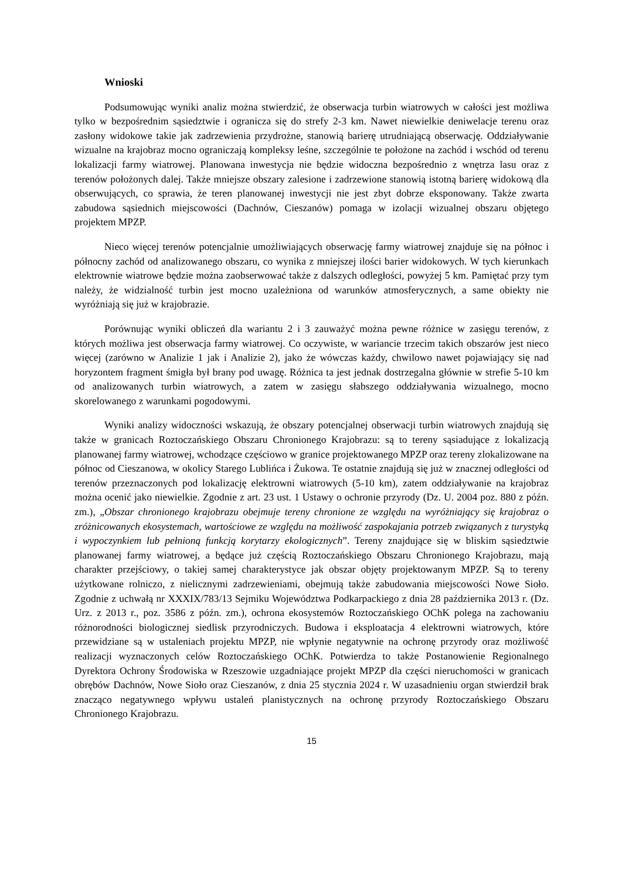Wnioski
Podsumowując wyniki analiz można stwierdzić, że obserwacja turbin wiatrowych w całości jest możliwa tylko w bezpośrednim sąsiedztwie i ogranicza się do strefy 2-3 km. Nawet niewielkie deniwelacje terenu oraz zasłony widokowe takie jak zadrzewienia przydrożne, stanowią barierę utrudniającą obserwację. Oddziaływanie wizualne na krajobraz mocno ograniczają kompleksy leśne, szczególnie te położone na zachód i wschód od terenu lokalizacji farmy wiatrowej. Planowana inwestycja nie będzie widoczna bezpośrednio z wnętrza lasu oraz z terenów położonych dalej. Także mniejsze obszary zalesione i zadrzewione stanowią istotną barierę widokową dla obserwujących, co sprawia, że teren planowanej inwestycji nie jest zbyt dobrze eksponowany. Także zwarta zabudowa sąsiednich miejscowości (Dachnów, Cieszanów) pomaga w izolacji wizualnej obszaru objętego projektem MPZP.
Nieco więcej terenów potencjalnie umożliwiających obserwację farmy wiatrowej znajduje się na północ i północny zachód od analizowanego obszaru, co wynika z mniejszej ilości barier widokowych. W tych kierunkach elektrownie wiatrowe będzie można zaobserwować także z dalszych odległości, powyżej 5 km. Pamiętać przy tym należy, że widzialność turbin jest mocno uzależniona od warunków atmosferycznych, a same obiekty nie wyróżniają się już w krajobrazie.
Porównując wyniki obliczeń dla wariantu 2 i 3 zauważyć można pewne różnice w zasięgu terenów, z których możliwa jest obserwacja farmy wiatrowej. Co oczywiste, w wariancie trzecim takich obszarów jest nieco więcej (zarówno w Analizie 1 jak i Analizie 2), jako że wówczas każdy, chwilowo nawet pojawiający się nad horyzontem fragment śmigła był brany pod uwagę. Różnica ta jest jednak dostrzegalna głównie w strefie 5-10 km od analizowanych turbin wiatrowych, a zatem w zasięgu słabszego oddziaływania wizualnego, mocno skorelowanego z warunkami pogodowymi.
Wyniki analizy widoczności wskazują, że obszary potencjalnej obserwacji turbin wiatrowych znajdują się także w granicach Roztoczańskiego Obszaru Chronionego Krajobrazu: są to tereny sąsiadujące z lokalizacją planowanej farmy wiatrowej, wchodzące częściowo w granice projektowanego MPZP oraz tereny zlokalizowane na północ od Cieszanowa, w okolicy Starego Lublińca i Żukowa. Te ostatnie znajdują się już w znacznej odległości od terenów przeznaczonych pod lokalizację elektrowni wiatrowych (5-10 km), zatem oddziaływanie na krajobraz można ocenić jako niewielkie. Zgodnie z art. 23 ust. 1 Ustawy o ochronie przyrody (Dz. U. 2004 poz. 880 z późn. zm.), „Obszar chronionego krajobrazu obejmuje tereny chronione ze względu na wyróżniający się krajobraz o zróżnicowanych ekosystemach, wartościowe ze względu na możliwość zaspokajania potrzeb związanych z turystyką i wypoczynkiem lub pełnioną funkcją korytarzy ekologicznych”. Tereny znajdujące się w bliskim sąsiedztwie planowanej farmy wiatrowej, a będące już częścią Roztoczańskiego Obszaru Chronionego Krajobrazu, mają charakter przejściowy, o takiej samej charakterystyce jak obszar objęty projektowanym MPZP. Są to tereny użytkowane rolniczo, z nielicznymi zadrzewieniami, obejmują także zabudowania miejscowości Nowe Sioło. Zgodnie z uchwałą nr XXXIX/783/13 Sejmiku Województwa Podkarpackiego z dnia 28 października 2013 r. (Dz. Urz. z 2013 r., poz. 3586 z późn. zm.), ochrona ekosystemów Roztoczańskiego OChK polega na zachowaniu różnorodności biologicznej siedlisk przyrodniczych. Budowa i eksploatacja 4 elektrowni wiatrowych, które przewidziane są w ustaleniach projektu MPZP, nie wpłynie negatywnie na ochronę przyrody oraz możliwość realizacji wyznaczonych celów Roztoczańskiego OChK. Potwierdza to także Postanowienie Regionalnego Dyrektora Ochrony Środowiska w Rzeszowie uzgadniające projekt MPZP dla części nieruchomości w granicach obrębów Dachnów, Nowe Sioło oraz Cieszanów, z dnia 25 stycznia 2024 r. W uzasadnieniu organ stwierdził brak znacząco negatywnego wpływu ustaleń planistycznych na ochronę przyrody Roztoczańskiego Obszaru Chronionego Krajobrazu.
15